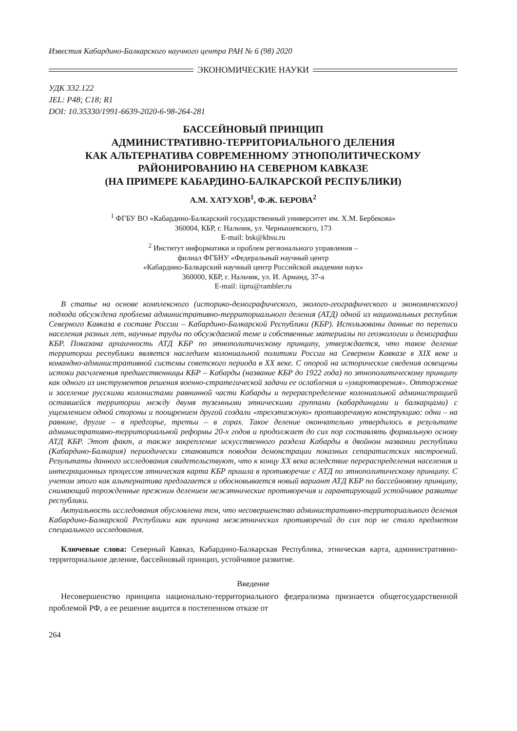Известия Кабардино-Балкарского научного центра РАН № 6 (98) 2020
ЭКОНОМИЧЕСКИЕ НАУКИ
УДК 332.122
JEL: P48; C18; R1
DOI: 10.35330/1991-6639-2020-6-98-264-281
БАССЕЙНОВЫЙ ПРИНЦИП
АДМИНИСТРАТИВНО-ТЕРРИТОРИАЛЬНОГО ДЕЛЕНИЯ
КАК АЛЬТЕРНАТИВА СОВРЕМЕННОМУ ЭТНОПОЛИТИЧЕСКОМУ
РАЙОНИРОВАНИЮ НА СЕВЕРНОМ КАВКАЗЕ
(НА ПРИМЕРЕ КАБАРДИНО-БАЛКАРСКОЙ РЕСПУБЛИКИ)
А.М. ХАТУХОВ<sup>1</sup>, Ф.Ж. БЕРОВА<sup>2</sup>
<sup>1</sup> ФГБУ ВО «Кабардино-Балкарский государственный университет им. Х.М. Бербекова»
360004, КБР, г. Нальчик, ул. Чернышевского, 173
E-mail: bsk@kbsu.ru
<sup>2</sup> Институт информатики и проблем регионального управления –
филиал ФГБНУ «Федеральный научный центр
«Кабардино-Балкарский научный центр Российской академии наук»
360000, КБР, г. Нальчик, ул. И. Арманд, 37-а
E-mail: iipru@rambler.ru
В статье на основе комплексного (историко-демографического, эколого-географического и экономического) подхода обсуждена проблема административно-территориального деления (АТД) одной из национальных республик Северного Кавказа в составе России – Кабардино-Балкарской Республики (КБР). Использованы данные по переписи населения разных лет, научные труды по обсуждаемой теме и собственные материалы по геоэкологии и демографии КБР. Показана архаичность АТД КБР по этнополитическому принципу, утверждается, что такое деление территории республики является наследием колониальной политики России на Северном Кавказе в XIX веке и командно-административной системы советского периода в XX веке. С опорой на исторические сведения освещены истоки расчленения предшественницы КБР – Кабарды (название КБР до 1922 года) по этнополитическому принципу как одного из инструментов решения военно-стратегической задачи ее ослабления и «умиротворения». Отторжение и заселение русскими колонистами равнинной части Кабарды и перераспределение колониальной администрацией оставшейся территории между двумя туземными этническими группами (кабардинцами и балкарцами) с ущемлением одной стороны и поощрением другой создали «трехэтажную» противоречивую конструкцию: одни – на равнине, другие – в предгорье, третьи – в горах. Такое деление окончательно утвердилось в результате административно-территориальной реформы 20-х годов и продолжает до сих пор составлять формальную основу АТД КБР. Этот факт, а также закрепление искусственного раздела Кабарды в двойном названии республики (Кабардино-Балкария) периодически становится поводом демонстрации показных сепаратистских настроений. Результаты данного исследования свидетельствуют, что к концу XX века вследствие перераспределения населения и интеграционных процессов этническая карта КБР пришла в противоречие с АТД по этнополитическому принципу. С учетом этого как альтернатива предлагается и обосновывается новый вариант АТД КБР по бассейновому принципу, снимающий порожденные прежним делением межэтнические противоречия и гарантирующий устойчивое развитие республики.
Актуальность исследования обусловлена тем, что несовершенство административно-территориального деления Кабардино-Балкарской Республики как причина межэтнических противоречий до сих пор не стало предметом специального исследования.
Ключевые слова: Северный Кавказ, Кабардино-Балкарская Республика, этническая карта, административно-территориальное деление, бассейновый принцип, устойчивое развитие.
Введение
Несовершенство принципа национально-территориального федерализма признается общегосударственной проблемой РФ, а ее решение видится в постепенном отказе от
264